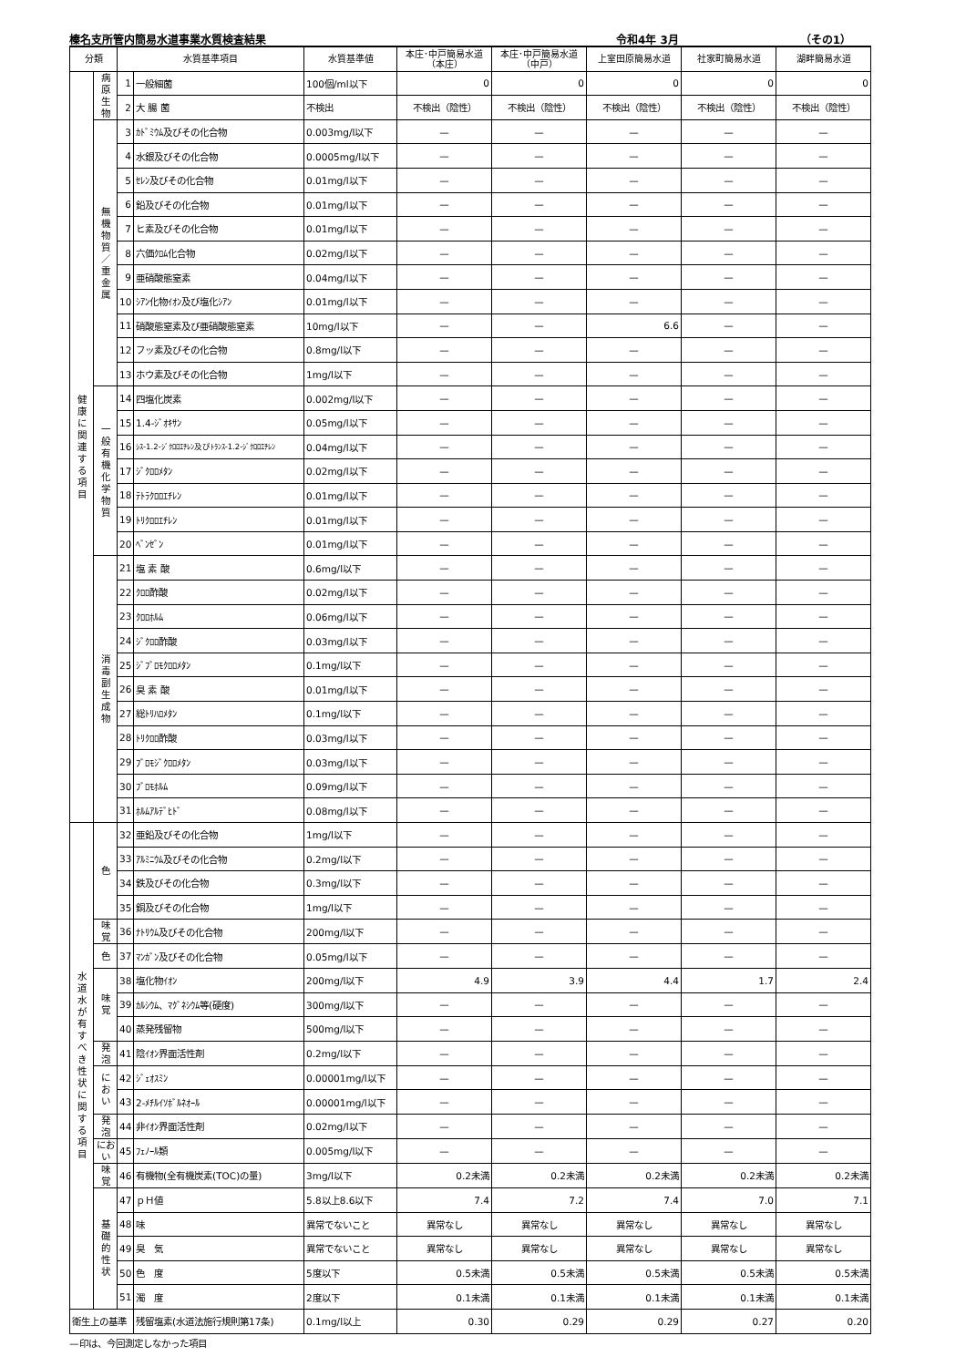榛名支所管内簡易水道事業水質検査結果 令和4年 3月 （その1）
| 分類 | | 水質基準項目 | | 水質基準値 | 本庄･中戸簡易水道 （本庄） | 本庄･中戸簡易水道 （中戸） | 上室田原簡易水道 | 社家町簡易水道 | 湖畔簡易水道 |
| --- | --- | --- | --- | --- | --- | --- | --- | --- | --- |
| 健 康 に 関 連 す る 項 目 | 病 原 生 物 | 1 | 一般細菌 | 100個/ml以下 | 0 | 0 | 0 | 0 | 0 |
| | | 2 | 大 腸 菌 | 不検出 | 不検出（陰性） | 不検出（陰性） | 不検出（陰性） | 不検出（陰性） | 不検出（陰性） |
| | 無 機 物 質 ／ 重 金 属 | 3 | ｶﾄﾞﾐｳﾑ及びその化合物 | 0.003mg/l以下 | — | — | — | — | — |
| | | 4 | 水銀及びその化合物 | 0.0005mg/l以下 | — | — | — | — | — |
| | | 5 | ｾﾚﾝ及びその化合物 | 0.01mg/l以下 | — | — | — | — | — |
| | | 6 | 鉛及びその化合物 | 0.01mg/l以下 | — | — | — | — | — |
| | | 7 | ヒ素及びその化合物 | 0.01mg/l以下 | — | — | — | — | — |
| | | 8 | 六価ｸﾛﾑ化合物 | 0.02mg/l以下 | — | — | — | — | — |
| | | 9 | 亜硝酸態窒素 | 0.04mg/l以下 | — | — | — | — | — |
| | | 10 | ｼｱﾝ化物ｲｵﾝ及び塩化ｼｱﾝ | 0.01mg/l以下 | — | — | — | — | — |
| | | 11 | 硝酸態窒素及び亜硝酸態窒素 | 10mg/l以下 | — | — | 6.6 | — | — |
| | | 12 | フッ素及びその化合物 | 0.8mg/l以下 | — | — | — | — | — |
| | | 13 | ホウ素及びその化合物 | 1mg/l以下 | — | — | — | — | — |
| | 一 般 有 機 化 学 物 質 | 14 | 四塩化炭素 | 0.002mg/l以下 | — | — | — | — | — |
| | | 15 | 1.4-ｼﾞｵｷｻﾝ | 0.05mg/l以下 | — | — | — | — | — |
| | | 16 | ｼｽ-1.2-ｼﾞｸﾛﾛｴﾁﾚﾝ及びﾄﾗﾝｽ-1.2-ｼﾞｸﾛﾛｴﾁﾚﾝ | 0.04mg/l以下 | — | — | — | — | — |
| | | 17 | ｼﾞｸﾛﾛﾒﾀﾝ | 0.02mg/l以下 | — | — | — | — | — |
| | | 18 | ﾃﾄﾗｸﾛﾛｴﾁﾚﾝ | 0.01mg/l以下 | — | — | — | — | — |
| | | 19 | ﾄﾘｸﾛﾛｴﾁﾚﾝ | 0.01mg/l以下 | — | — | — | — | — |
| | | 20 | ﾍﾞﾝｾﾞﾝ | 0.01mg/l以下 | — | — | — | — | — |
| | 消 毒 副 生 成 物 | 21 | 塩 素 酸 | 0.6mg/l以下 | — | — | — | — | — |
| | | 22 | ｸﾛﾛ酢酸 | 0.02mg/l以下 | — | — | — | — | — |
| | | 23 | ｸﾛﾛﾎﾙﾑ | 0.06mg/l以下 | — | — | — | — | — |
| | | 24 | ｼﾞｸﾛﾛ酢酸 | 0.03mg/l以下 | — | — | — | — | — |
| | | 25 | ｼﾞﾌﾞﾛﾓｸﾛﾛﾒﾀﾝ | 0.1mg/l以下 | — | — | — | — | — |
| | | 26 | 臭 素 酸 | 0.01mg/l以下 | — | — | — | — | — |
| | | 27 | 総ﾄﾘﾊﾛﾒﾀﾝ | 0.1mg/l以下 | — | — | — | — | — |
| | | 28 | ﾄﾘｸﾛﾛ酢酸 | 0.03mg/l以下 | — | — | — | — | — |
| | | 29 | ﾌﾞﾛﾓｼﾞｸﾛﾛﾒﾀﾝ | 0.03mg/l以下 | — | — | — | — | — |
| | | 30 | ﾌﾞﾛﾓﾎﾙﾑ | 0.09mg/l以下 | — | — | — | — | — |
| | | 31 | ﾎﾙﾑｱﾙﾃﾞﾋﾄﾞ | 0.08mg/l以下 | — | — | — | — | — |
| 水 道 水 が 有 す べ き 性 状 に 関 す る 項 目 | 色 | 32 | 亜鉛及びその化合物 | 1mg/l以下 | — | — | — | — | — |
| | | 33 | ｱﾙﾐﾆｳﾑ及びその化合物 | 0.2mg/l以下 | — | — | — | — | — |
| | | 34 | 鉄及びその化合物 | 0.3mg/l以下 | — | — | — | — | — |
| | | 35 | 銅及びその化合物 | 1mg/l以下 | — | — | — | — | — |
| | 味 覚 | 36 | ﾅﾄﾘｳﾑ及びその化合物 | 200mg/l以下 | — | — | — | — | — |
| | 色 | 37 | ﾏﾝｶﾞﾝ及びその化合物 | 0.05mg/l以下 | — | — | — | — | — |
| | 味 覚 | 38 | 塩化物ｲｵﾝ | 200mg/l以下 | 4.9 | 3.9 | 4.4 | 1.7 | 2.4 |
| | | 39 | ｶﾙｼｳﾑ、ﾏｸﾞﾈｼｳﾑ等(硬度) | 300mg/l以下 | — | — | — | — | — |
| | | 40 | 蒸発残留物 | 500mg/l以下 | — | — | — | — | — |
| | 発 泡 | 41 | 陰ｲｵﾝ界面活性剤 | 0.2mg/l以下 | — | — | — | — | — |
| | に お い | 42 | ｼﾞｪｵｽﾐﾝ | 0.00001mg/l以下 | — | — | — | — | — |
| | | 43 | 2-ﾒﾁﾙｲｿﾎﾞﾙﾈｵｰﾙ | 0.00001mg/l以下 | — | — | — | — | — |
| | 発 泡 | 44 | 非ｲｵﾝ界面活性剤 | 0.02mg/l以下 | — | — | — | — | — |
| | におい | 45 | ﾌｪﾉｰﾙ類 | 0.005mg/l以下 | — | — | — | — | — |
| | 味 覚 | 46 | 有機物(全有機炭素(TOC)の量) | 3mg/l以下 | 0.2未満 | 0.2未満 | 0.2未満 | 0.2未満 | 0.2未満 |
| | 基 礎 的 性 状 | 47 | ｐＨ値 | 5.8以上8.6以下 | 7.4 | 7.2 | 7.4 | 7.0 | 7.1 |
| | | 48 | 味 | 異常でないこと | 異常なし | 異常なし | 異常なし | 異常なし | 異常なし |
| | | 49 | 臭 気 | 異常でないこと | 異常なし | 異常なし | 異常なし | 異常なし | 異常なし |
| | | 50 | 色 度 | 5度以下 | 0.5未満 | 0.5未満 | 0.5未満 | 0.5未満 | 0.5未満 |
| | | 51 | 濁 度 | 2度以下 | 0.1未満 | 0.1未満 | 0.1未満 | 0.1未満 | 0.1未満 |
| 衛生上の基準 | | | 残留塩素(水道法施行規則第17条) | 0.1mg/l以上 | 0.30 | 0.29 | 0.29 | 0.27 | 0.20 |
—印は、今回測定しなかった項目